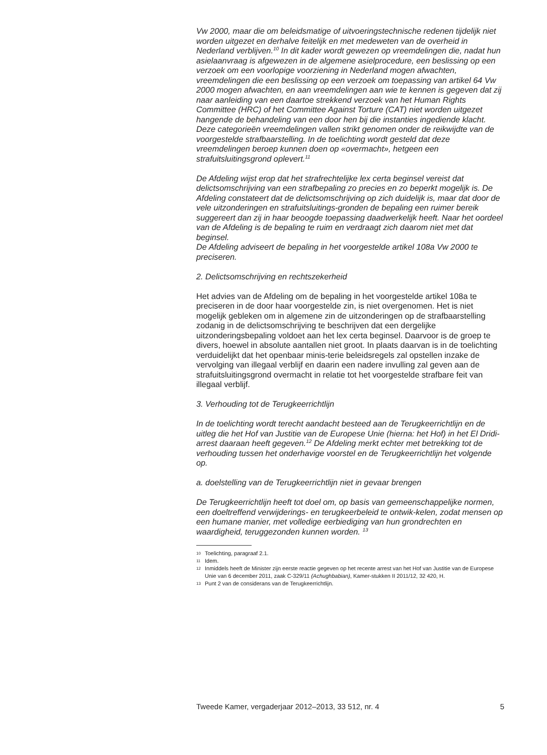Vw 2000, maar die om beleidsmatige of uitvoeringstechnische redenen tijdelijk niet worden uitgezet en derhalve feitelijk en met medeweten van de overheid in Nederland verblijven.<sup>10</sup> In dit kader wordt gewezen op vreemdelingen die, nadat hun asielaanvraag is afgewezen in de algemene asielprocedure, een beslissing op een verzoek om een voorlopige voorziening in Nederland mogen afwachten, vreemdelingen die een beslissing op een verzoek om toepassing van artikel 64 Vw 2000 mogen afwachten, en aan vreemdelingen aan wie te kennen is gegeven dat zij naar aanleiding van een daartoe strekkend verzoek van het Human Rights Committee (HRC) of het Committee Against Torture (CAT) niet worden uitgezet hangende de behandeling van een door hen bij die instanties ingediende klacht. Deze categorieën vreemdelingen vallen strikt genomen onder de reikwijdte van de voorgestelde strafbaarstelling. In de toelichting wordt gesteld dat deze vreemdelingen beroep kunnen doen op «overmacht», hetgeen een strafuitsluitingsgrond oplevert.<sup>11</sup>
De Afdeling wijst erop dat het strafrechtelijke lex certa beginsel vereist dat delictsomschrijving van een strafbepaling zo precies en zo beperkt mogelijk is. De Afdeling constateert dat de delictsomschrijving op zich duidelijk is, maar dat door de vele uitzonderingen en strafuitsluitings-gronden de bepaling een ruimer bereik suggereert dan zij in haar beoogde toepassing daadwerkelijk heeft. Naar het oordeel van de Afdeling is de bepaling te ruim en verdraagt zich daarom niet met dat beginsel.
De Afdeling adviseert de bepaling in het voorgestelde artikel 108a Vw 2000 te preciseren.
2. Delictsomschrijving en rechtszekerheid
Het advies van de Afdeling om de bepaling in het voorgestelde artikel 108a te preciseren in de door haar voorgestelde zin, is niet overgenomen. Het is niet mogelijk gebleken om in algemene zin de uitzonderingen op de strafbaarstelling zodanig in de delictsomschrijving te beschrijven dat een dergelijke uitzonderingsbepaling voldoet aan het lex certa beginsel. Daarvoor is de groep te divers, hoewel in absolute aantallen niet groot. In plaats daarvan is in de toelichting verduidelijkt dat het openbaar minis-terie beleidsregels zal opstellen inzake de vervolging van illegaal verblijf en daarin een nadere invulling zal geven aan de strafuitsluitingsgrond overmacht in relatie tot het voorgestelde strafbare feit van illegaal verblijf.
3. Verhouding tot de Terugkeerrichtlijn
In de toelichting wordt terecht aandacht besteed aan de Terugkeerrichtlijn en de uitleg die het Hof van Justitie van de Europese Unie (hierna: het Hof) in het El Dridi-arrest daaraan heeft gegeven.<sup>12</sup> De Afdeling merkt echter met betrekking tot de verhouding tussen het onderhavige voorstel en de Terugkeerrichtlijn het volgende op.
a. doelstelling van de Terugkeerrichtlijn niet in gevaar brengen
De Terugkeerrichtlijn heeft tot doel om, op basis van gemeenschappelijke normen, een doeltreffend verwijderings- en terugkeerbeleid te ontwik-kelen, zodat mensen op een humane manier, met volledige eerbiediging van hun grondrechten en waardigheid, teruggezonden kunnen worden. <sup>13</sup>
10 Toelichting, paragraaf 2.1.
11 Idem.
12 Inmiddels heeft de Minister zijn eerste reactie gegeven op het recente arrest van het Hof van Justitie van de Europese Unie van 6 december 2011, zaak C-329/11 (Achughbabian), Kamer-stukken II 2011/12, 32 420, H.
13 Punt 2 van de considerans van de Terugkeerrichtlijn.
Tweede Kamer, vergaderjaar 2012–2013, 33 512, nr. 4 5